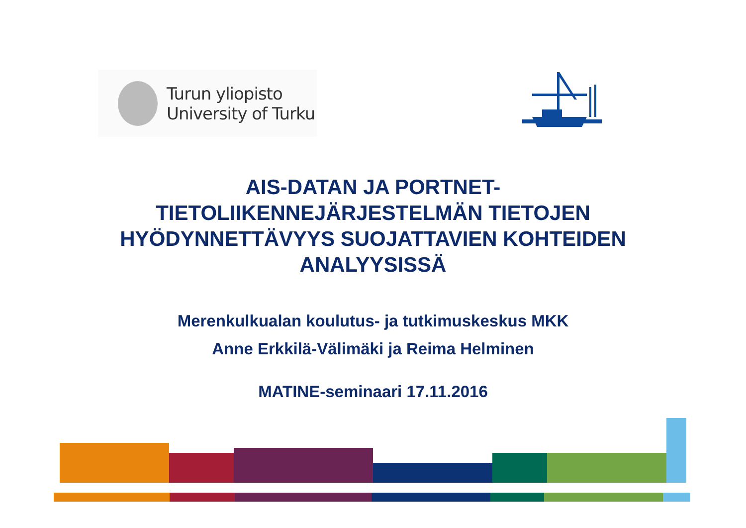Turun yliopisto
University of Turku
AIS-DATAN JA PORTNET-
TIETOLIIKENNEJÄRJESTELMÄN TIETOJEN
HYÖDYNNETTÄVYYS SUOJATTAVIEN KOHTEIDEN
ANALYYSISSÄ
Merenkulkualan koulutus- ja tutkimuskeskus MKK
Anne Erkkilä-Välimäki ja Reima Helminen
MATINE-seminaari 17.11.2016